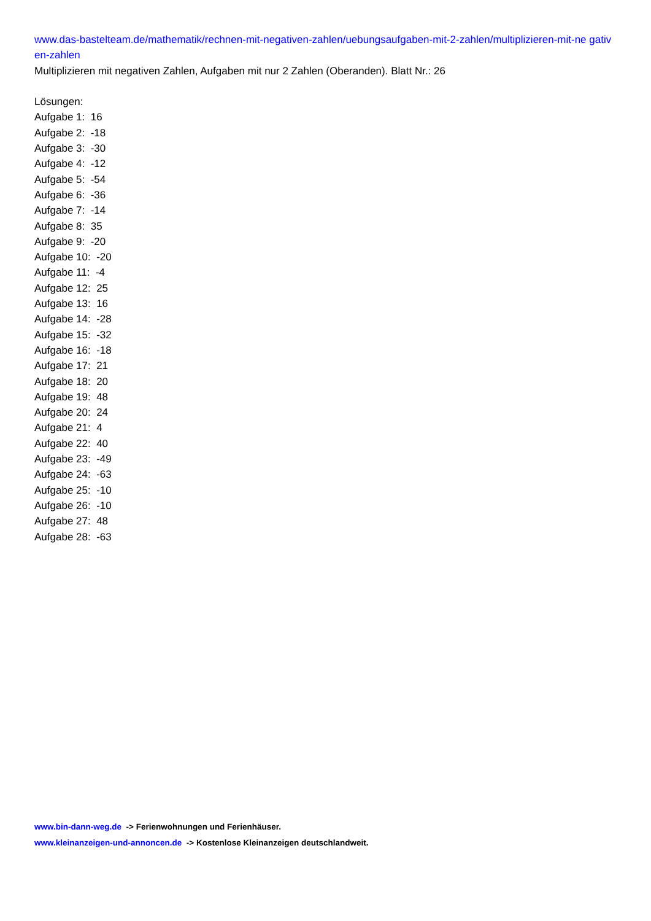www.das-bastelteam.de/mathematik/rechnen-mit-negativen-zahlen/uebungsaufgaben-mit-2-zahlen/multiplizieren-mit-ne gativen-zahlen
Multiplizieren mit negativen Zahlen, Aufgaben mit nur 2 Zahlen (Oberanden). Blatt Nr.: 26
Lösungen:
Aufgabe 1: 16
Aufgabe 2: -18
Aufgabe 3: -30
Aufgabe 4: -12
Aufgabe 5: -54
Aufgabe 6: -36
Aufgabe 7: -14
Aufgabe 8: 35
Aufgabe 9: -20
Aufgabe 10: -20
Aufgabe 11: -4
Aufgabe 12: 25
Aufgabe 13: 16
Aufgabe 14: -28
Aufgabe 15: -32
Aufgabe 16: -18
Aufgabe 17: 21
Aufgabe 18: 20
Aufgabe 19: 48
Aufgabe 20: 24
Aufgabe 21: 4
Aufgabe 22: 40
Aufgabe 23: -49
Aufgabe 24: -63
Aufgabe 25: -10
Aufgabe 26: -10
Aufgabe 27: 48
Aufgabe 28: -63
www.bin-dann-weg.de -> Ferienwohnungen und Ferienhäuser.
www.kleinanzeigen-und-annoncen.de -> Kostenlose Kleinanzeigen deutschlandweit.